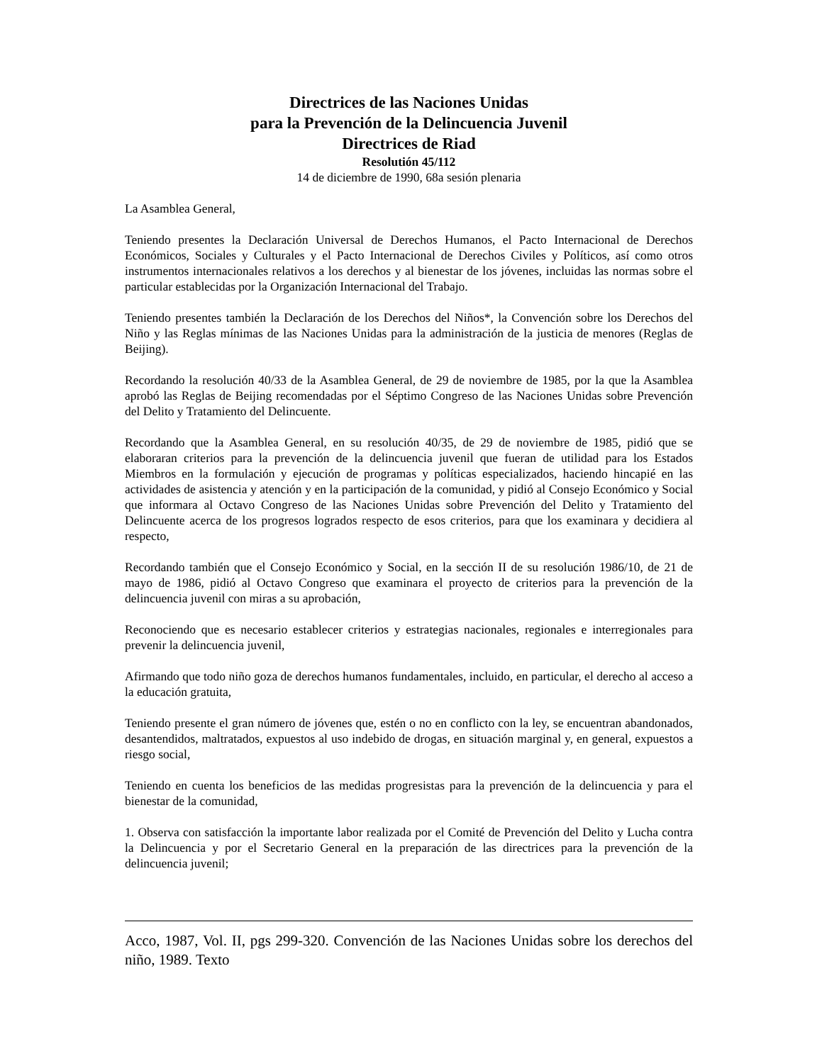Directrices de las Naciones Unidas
para la Prevención de la Delincuencia Juvenil
Directrices de Riad
Resolutión 45/112
14 de diciembre de 1990, 68a sesión plenaria
La Asamblea General,
Teniendo presentes la Declaración Universal de Derechos Humanos, el Pacto Internacional de Derechos Económicos, Sociales y Culturales y el Pacto Internacional de Derechos Civiles y Políticos, así como otros instrumentos internacionales relativos a los derechos y al bienestar de los jóvenes, incluidas las normas sobre el particular establecidas por la Organización Internacional del Trabajo.
Teniendo presentes también la Declaración de los Derechos del Niños*, la Convención sobre los Derechos del Niño y las Reglas mínimas de las Naciones Unidas para la administración de la justicia de menores (Reglas de Beijing).
Recordando la resolución 40/33 de la Asamblea General, de 29 de noviembre de 1985, por la que la Asamblea aprobó las Reglas de Beijing recomendadas por el Séptimo Congreso de las Naciones Unidas sobre Prevención del Delito y Tratamiento del Delincuente.
Recordando que la Asamblea General, en su resolución 40/35, de 29 de noviembre de 1985, pidió que se elaboraran criterios para la prevención de la delincuencia juvenil que fueran de utilidad para los Estados Miembros en la formulación y ejecución de programas y políticas especializados, haciendo hincapié en las actividades de asistencia y atención y en la participación de la comunidad, y pidió al Consejo Económico y Social que informara al Octavo Congreso de las Naciones Unidas sobre Prevención del Delito y Tratamiento del Delincuente acerca de los progresos logrados respecto de esos criterios, para que los examinara y decidiera al respecto,
Recordando también que el Consejo Económico y Social, en la sección II de su resolución 1986/10, de 21 de mayo de 1986, pidió al Octavo Congreso que examinara el proyecto de criterios para la prevención de la delincuencia juvenil con miras a su aprobación,
Reconociendo que es necesario establecer criterios y estrategias nacionales, regionales e interregionales para prevenir la delincuencia juvenil,
Afirmando que todo niño goza de derechos humanos fundamentales, incluido, en particular, el derecho al acceso a la educación gratuita,
Teniendo presente el gran número de jóvenes que, estén o no en conflicto con la ley, se encuentran abandonados, desantendidos, maltratados, expuestos al uso indebido de drogas, en situación marginal y, en general, expuestos a riesgo social,
Teniendo en cuenta los beneficios de las medidas progresistas para la prevención de la delincuencia y para el bienestar de la comunidad,
1. Observa con satisfacción la importante labor realizada por el Comité de Prevención del Delito y Lucha contra la Delincuencia y por el Secretario General en la preparación de las directrices para la prevención de la delincuencia juvenil;
Acco, 1987, Vol. II, pgs 299-320. Convención de las Naciones Unidas sobre los derechos del niño, 1989. Texto